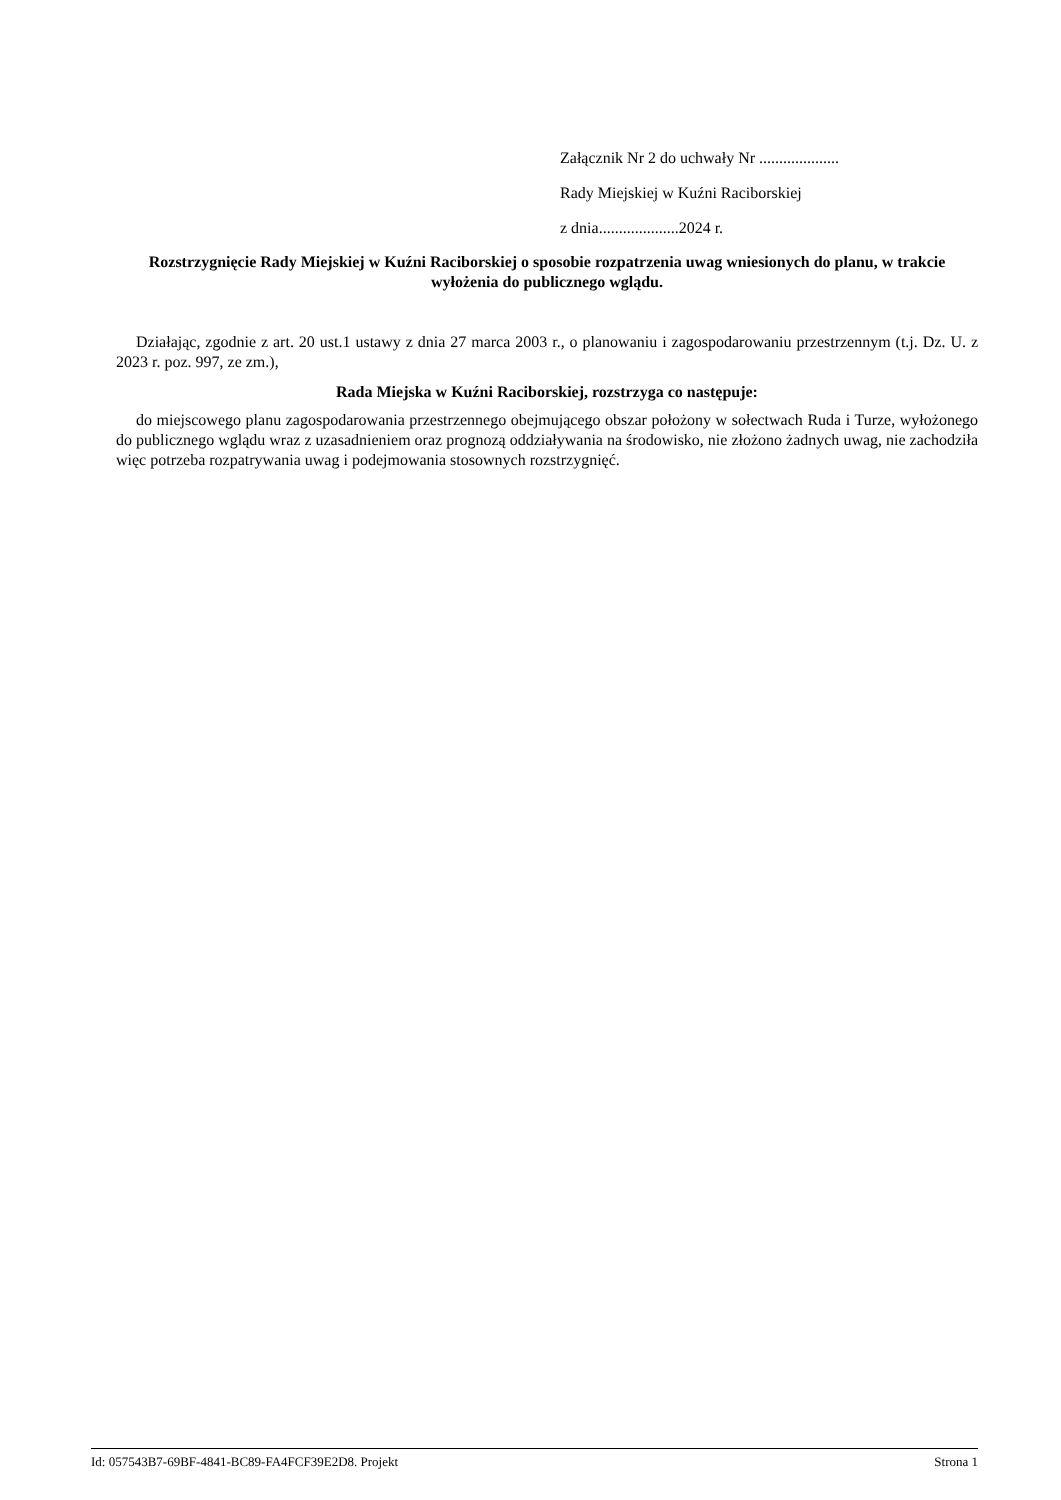Załącznik Nr 2 do uchwały Nr ....................
Rady Miejskiej w Kuźni Raciborskiej
z dnia....................2024 r.
Rozstrzygnięcie Rady Miejskiej w Kuźni Raciborskiej o sposobie rozpatrzenia uwag wniesionych do planu, w trakcie wyłożenia do publicznego wglądu.
Działając, zgodnie z art. 20 ust.1 ustawy z dnia 27 marca 2003 r., o planowaniu i zagospodarowaniu przestrzennym (t.j. Dz. U. z 2023 r. poz. 997, ze zm.),
Rada Miejska w Kuźni Raciborskiej, rozstrzyga co następuje:
do miejscowego planu zagospodarowania przestrzennego obejmującego obszar położony w sołectwach Ruda i Turze, wyłożonego do publicznego wglądu wraz z uzasadnieniem oraz prognozą oddziaływania na środowisko, nie złożono żadnych uwag, nie zachodziła więc potrzeba rozpatrywania uwag i podejmowania stosownych rozstrzygnięć.
Id: 057543B7-69BF-4841-BC89-FA4FCF39E2D8. Projekt Strona 1